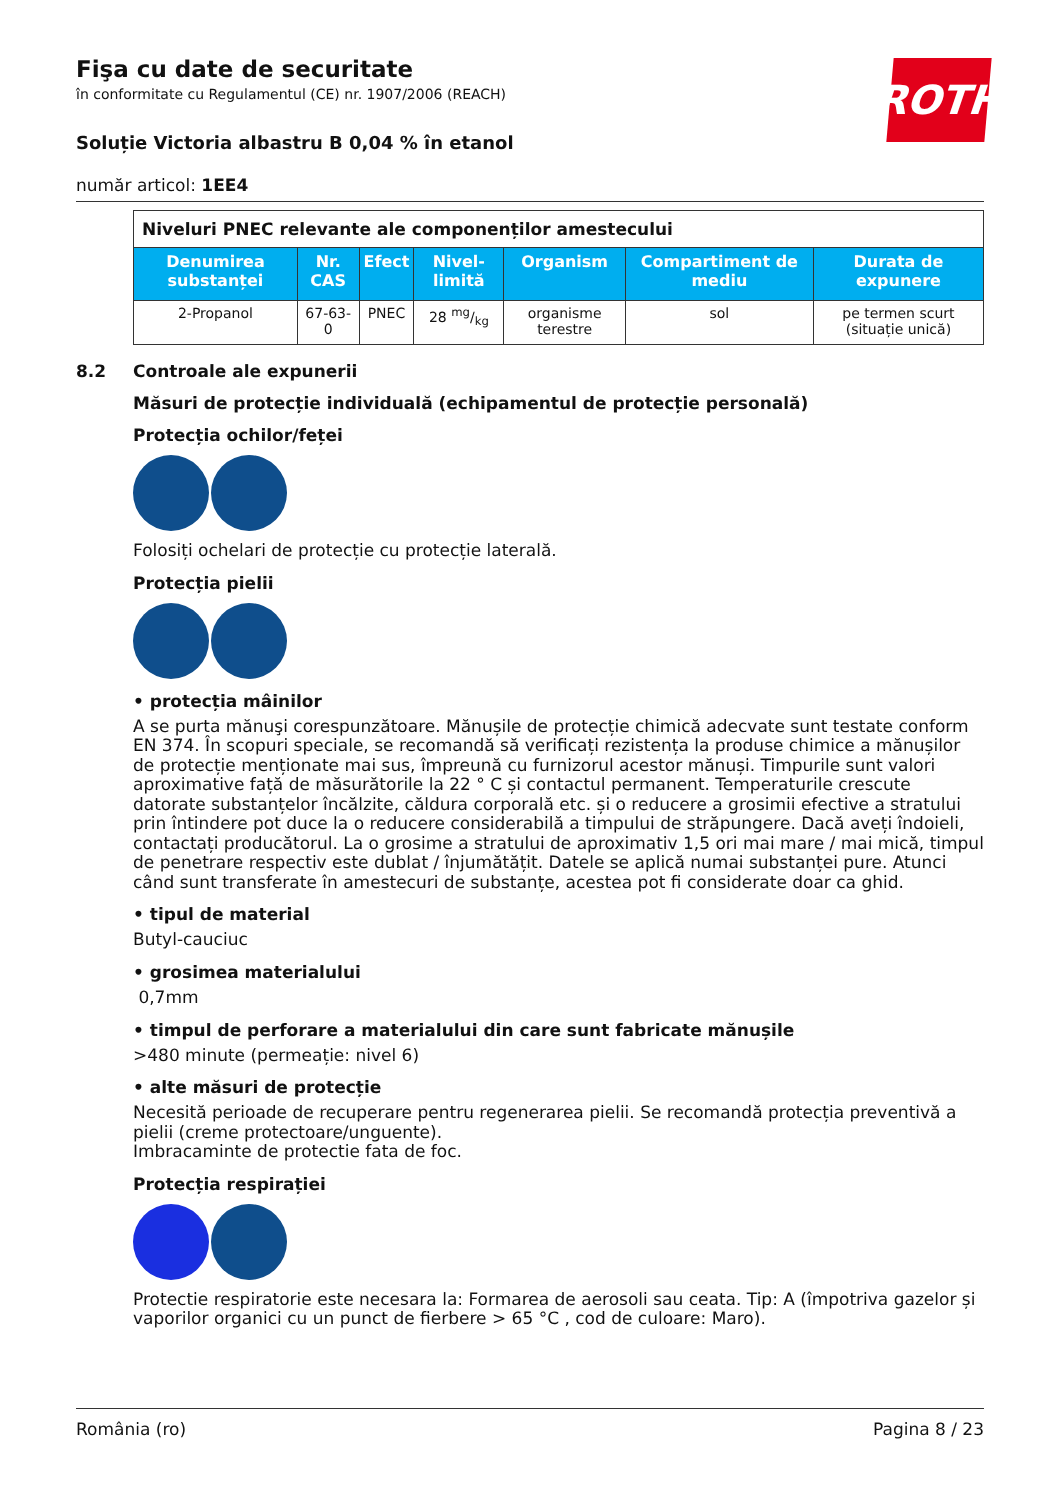ROTH
Fişa cu date de securitate
în conformitate cu Regulamentul (CE) nr. 1907/2006 (REACH)
Soluție Victoria albastru B 0,04 % în etanol
număr articol: 1EE4
| Niveluri PNEC relevante ale componenților amestecului | | | | | | |
| Denumirea substanței | Nr. CAS | Efect | Nivel-limită | Organism | Compartiment de mediu | Durata de expunere |
| 2-Propanol | 67-63-0 | PNEC | 28 mg/kg | organisme terestre | sol | pe termen scurt (situație unică) |
8.2 Controale ale expunerii
Măsuri de protecție individuală (echipamentul de protecție personală)
Protecția ochilor/feței
Folosiți ochelari de protecție cu protecție laterală.
Protecția pielii
• protecția mâinilor
A se purta mănuşi corespunzătoare. Mănușile de protecție chimică adecvate sunt testate conform EN 374. În scopuri speciale, se recomandă să verificați rezistența la produse chimice a mănușilor de protecție menționate mai sus, împreună cu furnizorul acestor mănuși. Timpurile sunt valori aproximative față de măsurătorile la 22 ° C și contactul permanent. Temperaturile crescute datorate substanțelor încălzite, căldura corporală etc. și o reducere a grosimii efective a stratului prin întindere pot duce la o reducere considerabilă a timpului de străpungere. Dacă aveți îndoieli, contactați producătorul. La o grosime a stratului de aproximativ 1,5 ori mai mare / mai mică, timpul de penetrare respectiv este dublat / înjumătățit. Datele se aplică numai substanței pure. Atunci când sunt transferate în amestecuri de substanțe, acestea pot fi considerate doar ca ghid.
• tipul de material
Butyl-cauciuc
• grosimea materialului
0,7mm
• timpul de perforare a materialului din care sunt fabricate mănușile
>480 minute (permeație: nivel 6)
• alte măsuri de protecție
Necesită perioade de recuperare pentru regenerarea pielii. Se recomandă protecția preventivă a pielii (creme protectoare/unguente).
Imbracaminte de protectie fata de foc.
Protecția respirației
Protectie respiratorie este necesara la: Formarea de aerosoli sau ceata. Tip: A (împotriva gazelor și vaporilor organici cu un punct de fierbere > 65 °C , cod de culoare: Maro).
România (ro) Pagina 8 / 23